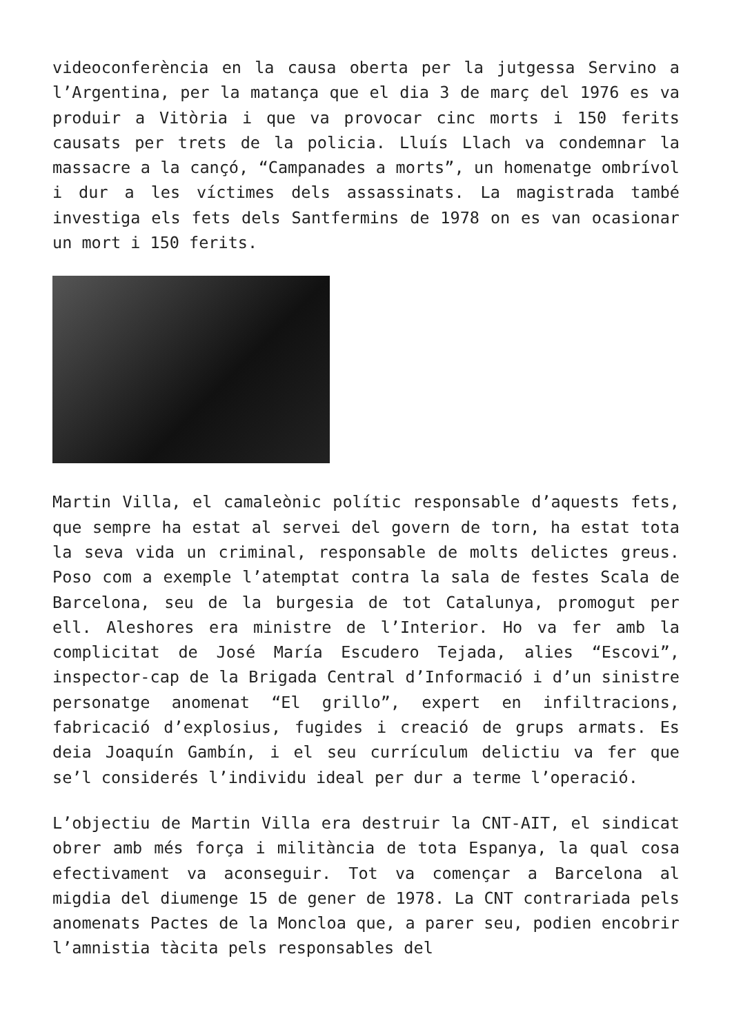videoconferència en la causa oberta per la jutgessa Servino a l’Argentina, per la matança que el dia 3 de març del 1976 es va produir a Vitòria i que va provocar cinc morts i 150 ferits causats per trets de la policia. Lluís Llach va condemnar la massacre a la cançó, “Campanades a morts”, un homenatge ombrívol i dur a les víctimes dels assassinats. La magistrada també investiga els fets dels Santfermins de 1978 on es van ocasionar un mort i 150 ferits.
Martin Villa, el camaleònic polític responsable d’aquests fets, que sempre ha estat al servei del govern de torn, ha estat tota la seva vida un criminal, responsable de molts delictes greus. Poso com a exemple l’atemptat contra la sala de festes Scala de Barcelona, seu de la burgesia de tot Catalunya, promogut per ell. Aleshores era ministre de l’Interior. Ho va fer amb la complicitat de José María Escudero Tejada, alies “Escovi”, inspector-cap de la Brigada Central d’Informació i d’un sinistre personatge anomenat “El grillo”, expert en infiltracions, fabricació d’explosius, fugides i creació de grups armats. Es deia Joaquín Gambín, i el seu currículum delictiu va fer que se’l considerés l’individu ideal per dur a terme l’operació.
L’objectiu de Martin Villa era destruir la CNT-AIT, el sindicat obrer amb més força i militància de tota Espanya, la qual cosa efectivament va aconseguir. Tot va començar a Barcelona al migdia del diumenge 15 de gener de 1978. La CNT contrariada pels anomenats Pactes de la Moncloa que, a parer seu, podien encobrir l’amnistia tàcita pels responsables del